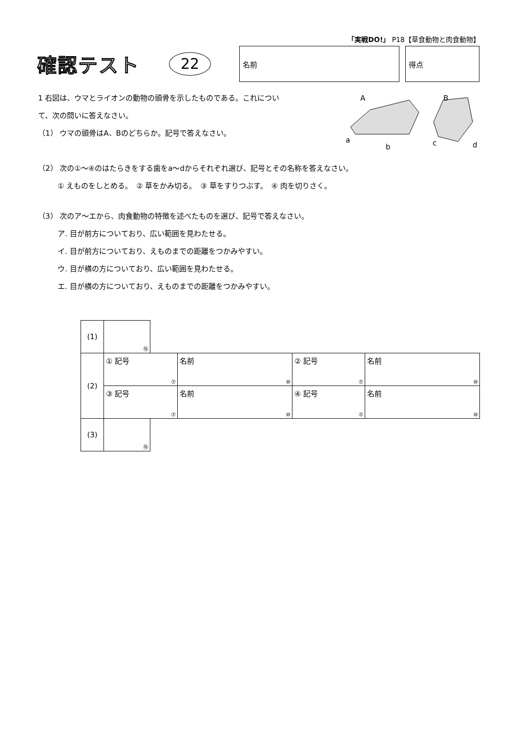「実戦DO!」 P18【草食動物と肉食動物】
確認テスト
22
名前 得点
A B
a
b c d
1 右図は、ウマとライオンの動物の頭骨を示したものである。これについ
て、次の問いに答えなさい。
（1） ウマの頭骨はA、Bのどちらか。記号で答えなさい。
（2） 次の①～④のはたらきをする歯をa～dからそれぞれ選び、記号とその名称を答えなさい。
① えものをしとめる。　② 草をかみ切る。　③ 草をすりつぶす。　④ 肉を切りさく。
（3） 次のア～エから、肉食動物の特徴を述べたものを選び、記号で答えなさい。
ア. 目が前方についており、広い範囲を見わたせる。
イ. 目が前方についており、えものまでの距離をつかみやすい。
ウ. 目が横の方についており、広い範囲を見わたせる。
エ. 目が横の方についており、えものまでの距離をつかみやすい。
| (1) | ⑯ | | | | |
| (2) | ① 記号 ⑦ | | 名前 ⑩ | ② 記号 ⑦ | 名前 ⑩ |
| | ③ 記号 ⑦ | | 名前 ⑩ | ④ 記号 ⑦ | 名前 ⑩ |
| (3) | ⑯ | | | | |